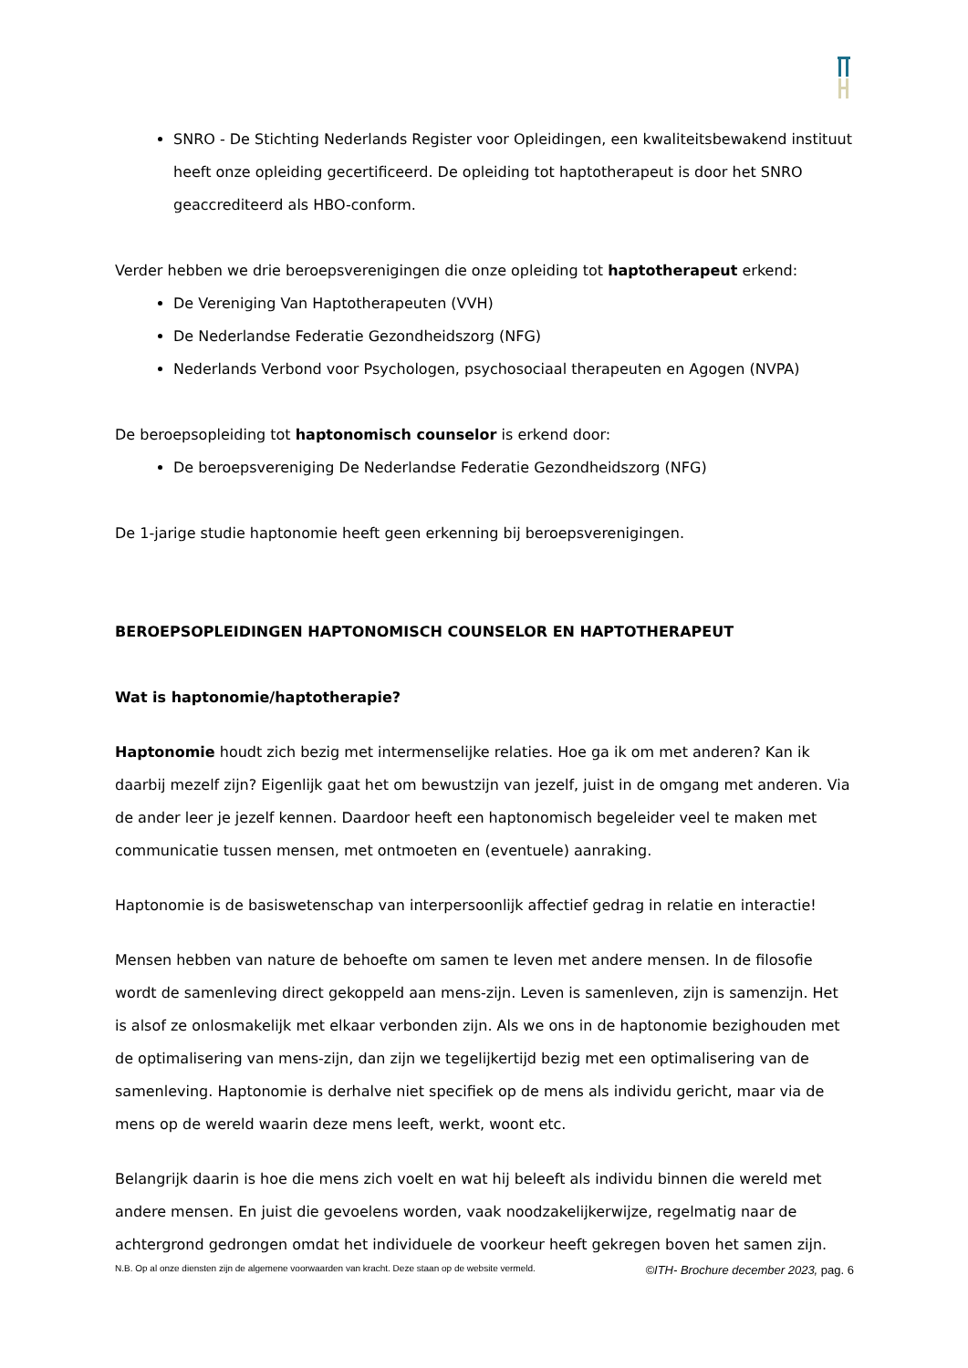SNRO - De Stichting Nederlands Register voor Opleidingen, een kwaliteitsbewakend instituut heeft onze opleiding gecertificeerd. De opleiding tot haptotherapeut is door het SNRO geaccrediteerd als HBO-conform.
Verder hebben we drie beroepsverenigingen die onze opleiding tot haptotherapeut erkend:
De Vereniging Van Haptotherapeuten (VVH)
De Nederlandse Federatie Gezondheidszorg (NFG)
Nederlands Verbond voor Psychologen, psychosociaal therapeuten en Agogen (NVPA)
De beroepsopleiding tot haptonomisch counselor is erkend door:
De beroepsvereniging De Nederlandse Federatie Gezondheidszorg (NFG)
De 1-jarige studie haptonomie heeft geen erkenning bij beroepsverenigingen.
BEROEPSOPLEIDINGEN HAPTONOMISCH COUNSELOR EN HAPTOTHERAPEUT
Wat is haptonomie/haptotherapie?
Haptonomie houdt zich bezig met intermenselijke relaties. Hoe ga ik om met anderen? Kan ik daarbij mezelf zijn? Eigenlijk gaat het om bewustzijn van jezelf, juist in de omgang met anderen. Via de ander leer je jezelf kennen. Daardoor heeft een haptonomisch begeleider veel te maken met communicatie tussen mensen, met ontmoeten en (eventuele) aanraking.
Haptonomie is de basiswetenschap van interpersoonlijk affectief gedrag in relatie en interactie!
Mensen hebben van nature de behoefte om samen te leven met andere mensen. In de filosofie wordt de samenleving direct gekoppeld aan mens-zijn. Leven is samenleven, zijn is samenzijn. Het is alsof ze onlosmakelijk met elkaar verbonden zijn. Als we ons in de haptonomie bezighouden met de optimalisering van mens-zijn, dan zijn we tegelijkertijd bezig met een optimalisering van de samenleving. Haptonomie is derhalve niet specifiek op de mens als individu gericht, maar via de mens op de wereld waarin deze mens leeft, werkt, woont etc.
Belangrijk daarin is hoe die mens zich voelt en wat hij beleeft als individu binnen die wereld met andere mensen. En juist die gevoelens worden, vaak noodzakelijkerwijze, regelmatig naar de achtergrond gedrongen omdat het individuele de voorkeur heeft gekregen boven het samen zijn.
N.B. Op al onze diensten zijn de algemene voorwaarden van kracht. Deze staan op de website vermeld. ©ITH- Brochure december 2023, pag. 6